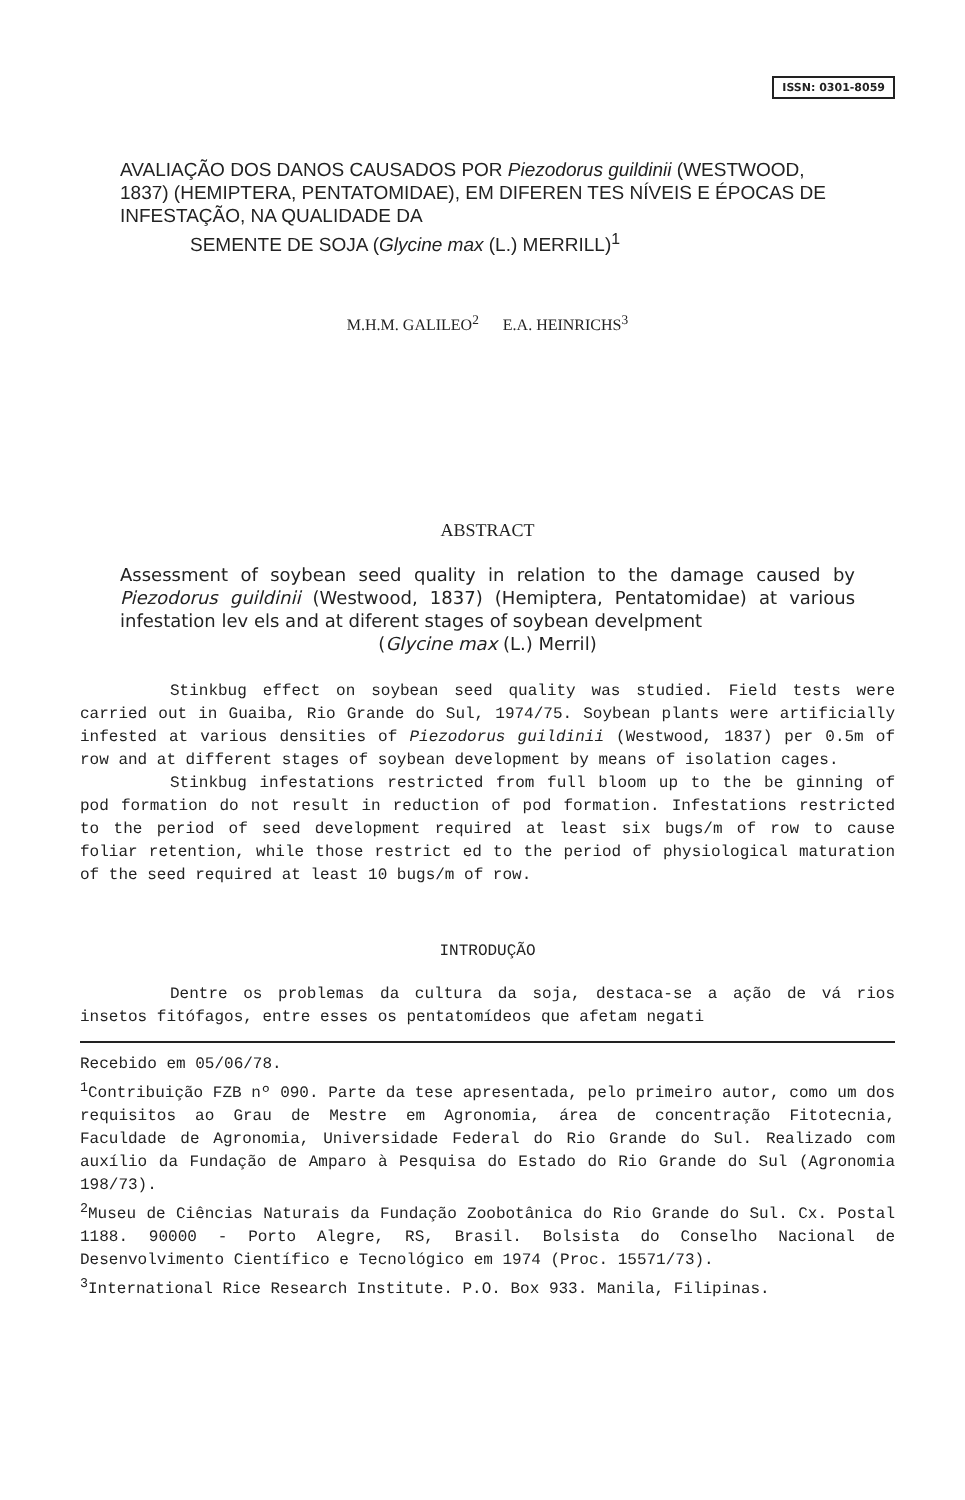ISSN: 0301-8059
AVALIAÇÃO DOS DANOS CAUSADOS POR Piezodorus guildinii (WESTWOOD, 1837) (HEMIPTERA, PENTATOMIDAE), EM DIFEREN TES NÍVEIS E ÉPOCAS DE INFESTAÇÃO, NA QUALIDADE DA
SEMENTE DE SOJA (Glycine max (L.) MERRILL)<sup>1</sup>
M.H.M. GALILEO<sup>2</sup> E.A. HEINRICHS<sup>3</sup>
ABSTRACT
Assessment of soybean seed quality in relation to the damage caused by Piezodorus guildinii (Westwood, 1837) (Hemiptera, Pentatomidae) at various infestation lev els and at diferent stages of soybean develpment
(Glycine max (L.) Merril)
Stinkbug effect on soybean seed quality was studied. Field tests were carried out in Guaiba, Rio Grande do Sul, 1974/75. Soybean plants were artificially infested at various densities of Piezodorus guildinii (Westwood, 1837) per 0.5m of row and at different stages of soybean development by means of isolation cages.
Stinkbug infestations restricted from full bloom up to the be ginning of pod formation do not result in reduction of pod formation. Infestations restricted to the period of seed development required at least six bugs/m of row to cause foliar retention, while those restrict ed to the period of physiological maturation of the seed required at least 10 bugs/m of row.
INTRODUÇÃO
Dentre os problemas da cultura da soja, destaca-se a ação de vá rios insetos fitófagos, entre esses os pentatomídeos que afetam negati
Recebido em 05/06/78.
<sup>1</sup> Contribuição FZB nº 090. Parte da tese apresentada, pelo primeiro autor, como um dos requisitos ao Grau de Mestre em Agronomia, área de concentração Fitotecnia, Faculdade de Agronomia, Universidade Federal do Rio Grande do Sul. Realizado com auxílio da Fundação de Amparo à Pesquisa do Estado do Rio Grande do Sul (Agronomia 198/73).
<sup>2</sup> Museu de Ciências Naturais da Fundação Zoobotânica do Rio Grande do Sul. Cx. Postal 1188. 90000 - Porto Alegre, RS, Brasil. Bolsista do Conselho Nacional de Desenvolvimento Científico e Tecnológico em 1974 (Proc. 15571/73).
<sup>3</sup> International Rice Research Institute. P.O. Box 933. Manila, Filipinas.